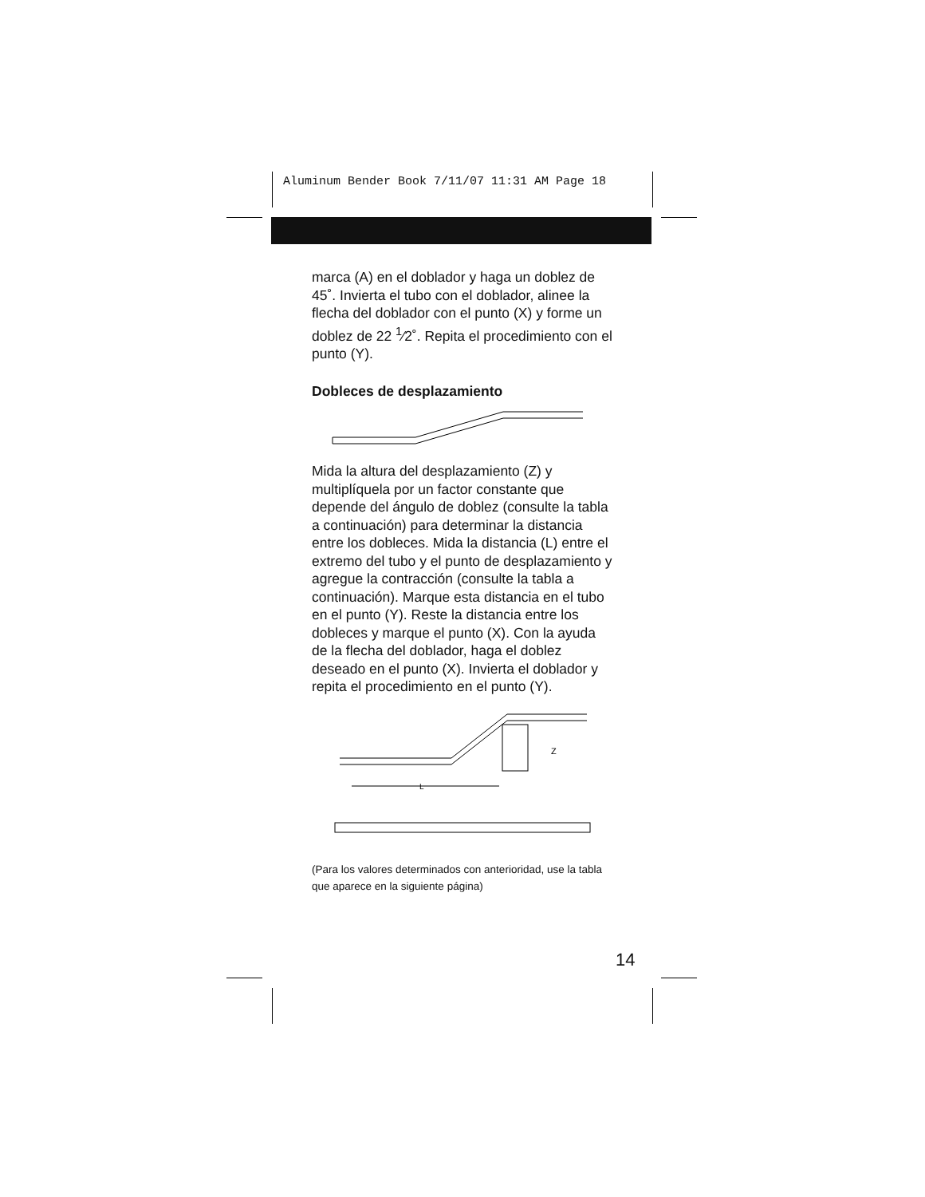Aluminum Bender Book 7/11/07 11:31 AM Page 18
marca (A) en el doblador y haga un doblez de 45˚. Invierta el tubo con el doblador, alinee la flecha del doblador con el punto (X) y forme un doblez de 22 <sup>1</sup>⁄2˚. Repita el procedimiento con el punto (Y).
Dobleces de desplazamiento
Mida la altura del desplazamiento (Z) y multiplíquela por un factor constante que depende del ángulo de doblez (consulte la tabla a continuación) para determinar la distancia entre los dobleces. Mida la distancia (L) entre el extremo del tubo y el punto de desplazamiento y agregue la contracción (consulte la tabla a continuación). Marque esta distancia en el tubo en el punto (Y). Reste la distancia entre los dobleces y marque el punto (X). Con la ayuda de la flecha del doblador, haga el doblez deseado en el punto (X). Invierta el doblador y repita el procedimiento en el punto (Y).
Z
L
(Para los valores determinados con anterioridad, use la tabla que aparece en la siguiente página)
14